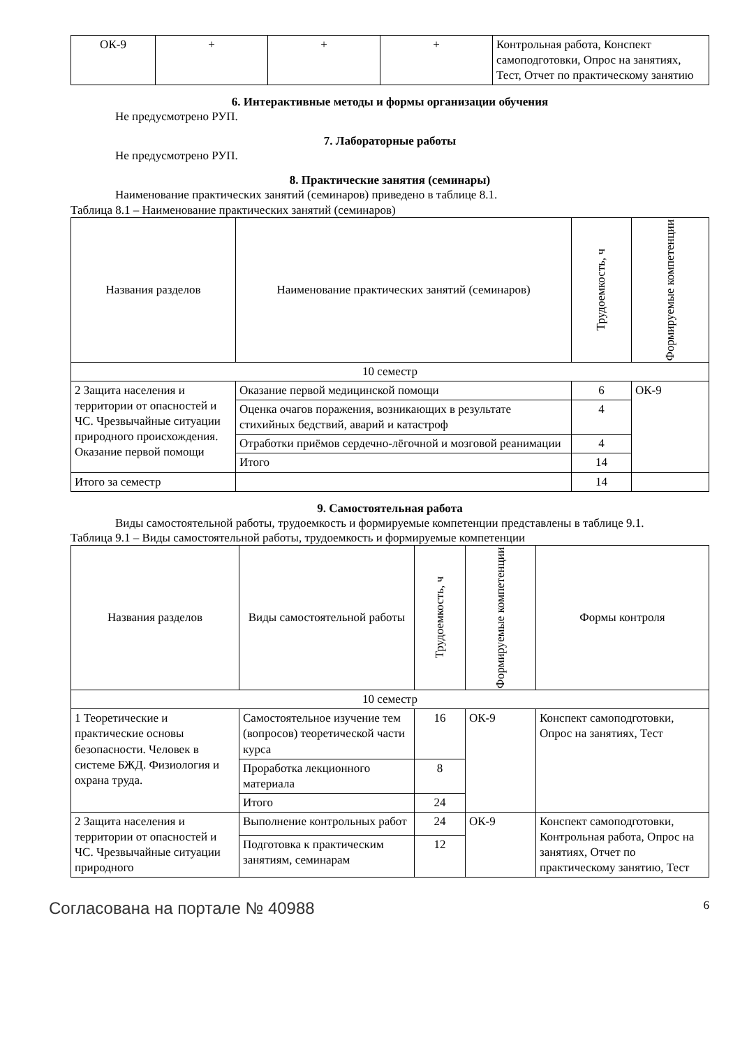| ОК-9 | + | + | + | Контрольная работа, Конспект самоподготовки, Опрос на занятиях, Тест, Отчет по практическому занятию |
6. Интерактивные методы и формы организации обучения
Не предусмотрено РУП.
7. Лабораторные работы
Не предусмотрено РУП.
8. Практические занятия (семинары)
Наименование практических занятий (семинаров) приведено в таблице 8.1.
Таблица 8.1 – Наименование практических занятий (семинаров)
| Названия разделов | Наименование практических занятий (семинаров) | Трудоемкость, ч | Формируемые компетенции |
| --- | --- | --- | --- |
| 10 семестр | | | |
| 2 Защита населения и территории от опасностей и ЧС. Чрезвычайные ситуации природного происхождения. Оказание первой помощи | Оказание первой медицинской помощи | 6 | ОК-9 |
| | Оценка очагов поражения, возникающих в результате стихийных бедствий, аварий и катастроф | 4 | |
| | Отработки приёмов сердечно-лёгочной и мозговой реанимации | 4 | |
| | Итого | 14 | |
| Итого за семестр | | 14 | |
9. Самостоятельная работа
Виды самостоятельной работы, трудоемкость и формируемые компетенции представлены в таблице 9.1.
Таблица 9.1 – Виды самостоятельной работы, трудоемкость и формируемые компетенции
| Названия разделов | Виды самостоятельной работы | Трудоемкость, ч | Формируемые компетенции | Формы контроля |
| --- | --- | --- | --- | --- |
| 10 семестр | | | | |
| 1 Теоретические и практические основы безопасности. Человек в системе БЖД. Физиология и охрана труда. | Самостоятельное изучение тем (вопросов) теоретической части курса | 16 | ОК-9 | Конспект самоподготовки, Опрос на занятиях, Тест |
| | Проработка лекционного материала | 8 | | |
| | Итого | 24 | | |
| 2 Защита населения и территории от опасностей и ЧС. Чрезвычайные ситуации природного | Выполнение контрольных работ | 24 | ОК-9 | Конспект самоподготовки, Контрольная работа, Опрос на занятиях, Отчет по практическому занятию, Тест |
| | Подготовка к практическим занятиям, семинарам | 12 | | |
Согласована на портале № 40988 6